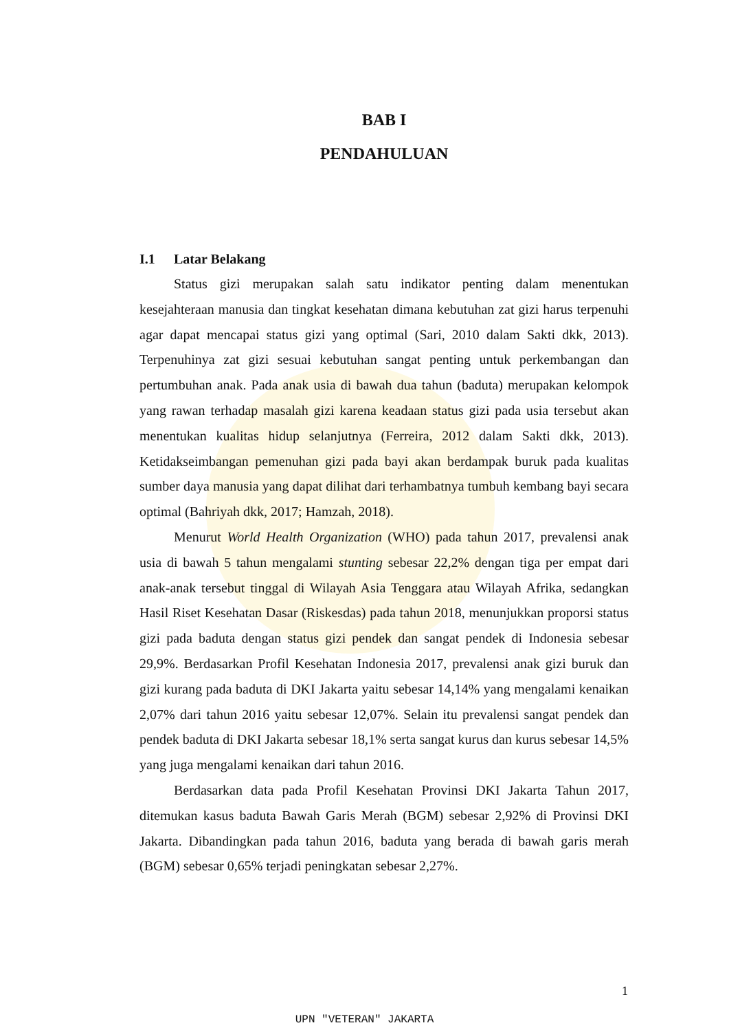BAB I
PENDAHULUAN
I.1 Latar Belakang
Status gizi merupakan salah satu indikator penting dalam menentukan kesejahteraan manusia dan tingkat kesehatan dimana kebutuhan zat gizi harus terpenuhi agar dapat mencapai status gizi yang optimal (Sari, 2010 dalam Sakti dkk, 2013). Terpenuhinya zat gizi sesuai kebutuhan sangat penting untuk perkembangan dan pertumbuhan anak. Pada anak usia di bawah dua tahun (baduta) merupakan kelompok yang rawan terhadap masalah gizi karena keadaan status gizi pada usia tersebut akan menentukan kualitas hidup selanjutnya (Ferreira, 2012 dalam Sakti dkk, 2013). Ketidakseimbangan pemenuhan gizi pada bayi akan berdampak buruk pada kualitas sumber daya manusia yang dapat dilihat dari terhambatnya tumbuh kembang bayi secara optimal (Bahriyah dkk, 2017; Hamzah, 2018).
Menurut World Health Organization (WHO) pada tahun 2017, prevalensi anak usia di bawah 5 tahun mengalami stunting sebesar 22,2% dengan tiga per empat dari anak-anak tersebut tinggal di Wilayah Asia Tenggara atau Wilayah Afrika, sedangkan Hasil Riset Kesehatan Dasar (Riskesdas) pada tahun 2018, menunjukkan proporsi status gizi pada baduta dengan status gizi pendek dan sangat pendek di Indonesia sebesar 29,9%. Berdasarkan Profil Kesehatan Indonesia 2017, prevalensi anak gizi buruk dan gizi kurang pada baduta di DKI Jakarta yaitu sebesar 14,14% yang mengalami kenaikan 2,07% dari tahun 2016 yaitu sebesar 12,07%. Selain itu prevalensi sangat pendek dan pendek baduta di DKI Jakarta sebesar 18,1% serta sangat kurus dan kurus sebesar 14,5% yang juga mengalami kenaikan dari tahun 2016.
Berdasarkan data pada Profil Kesehatan Provinsi DKI Jakarta Tahun 2017, ditemukan kasus baduta Bawah Garis Merah (BGM) sebesar 2,92% di Provinsi DKI Jakarta. Dibandingkan pada tahun 2016, baduta yang berada di bawah garis merah (BGM) sebesar 0,65% terjadi peningkatan sebesar 2,27%.
1
UPN "VETERAN" JAKARTA